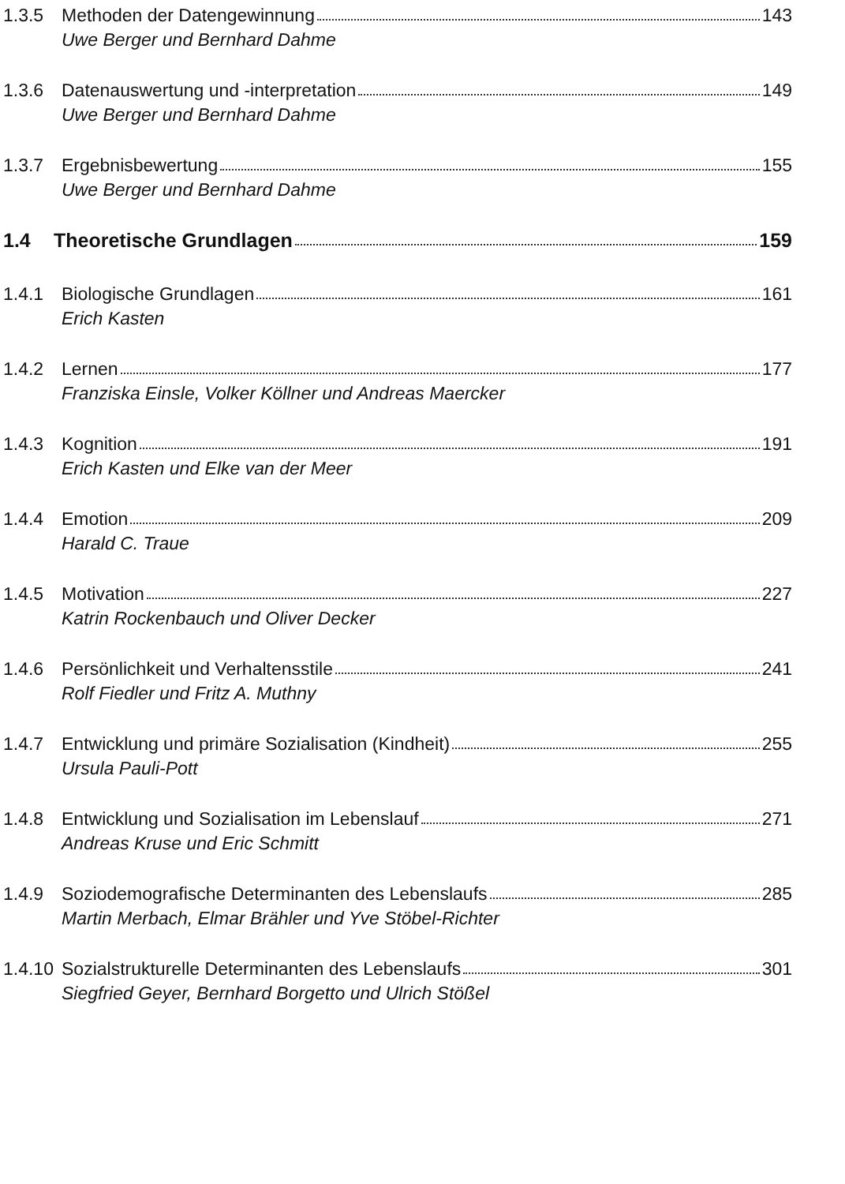1.3.5 Methoden der Datengewinnung 143
Uwe Berger und Bernhard Dahme
1.3.6 Datenauswertung und -interpretation 149
Uwe Berger und Bernhard Dahme
1.3.7 Ergebnisbewertung 155
Uwe Berger und Bernhard Dahme
1.4 Theoretische Grundlagen 159
1.4.1 Biologische Grundlagen 161
Erich Kasten
1.4.2 Lernen 177
Franziska Einsle, Volker Köllner und Andreas Maercker
1.4.3 Kognition 191
Erich Kasten und Elke van der Meer
1.4.4 Emotion 209
Harald C. Traue
1.4.5 Motivation 227
Katrin Rockenbauch und Oliver Decker
1.4.6 Persönlichkeit und Verhaltensstile 241
Rolf Fiedler und Fritz A. Muthny
1.4.7 Entwicklung und primäre Sozialisation (Kindheit) 255
Ursula Pauli-Pott
1.4.8 Entwicklung und Sozialisation im Lebenslauf 271
Andreas Kruse und Eric Schmitt
1.4.9 Soziodemografische Determinanten des Lebenslaufs 285
Martin Merbach, Elmar Brähler und Yve Stöbel-Richter
1.4.10 Sozialstrukturelle Determinanten des Lebenslaufs 301
Siegfried Geyer, Bernhard Borgetto und Ulrich Stößel